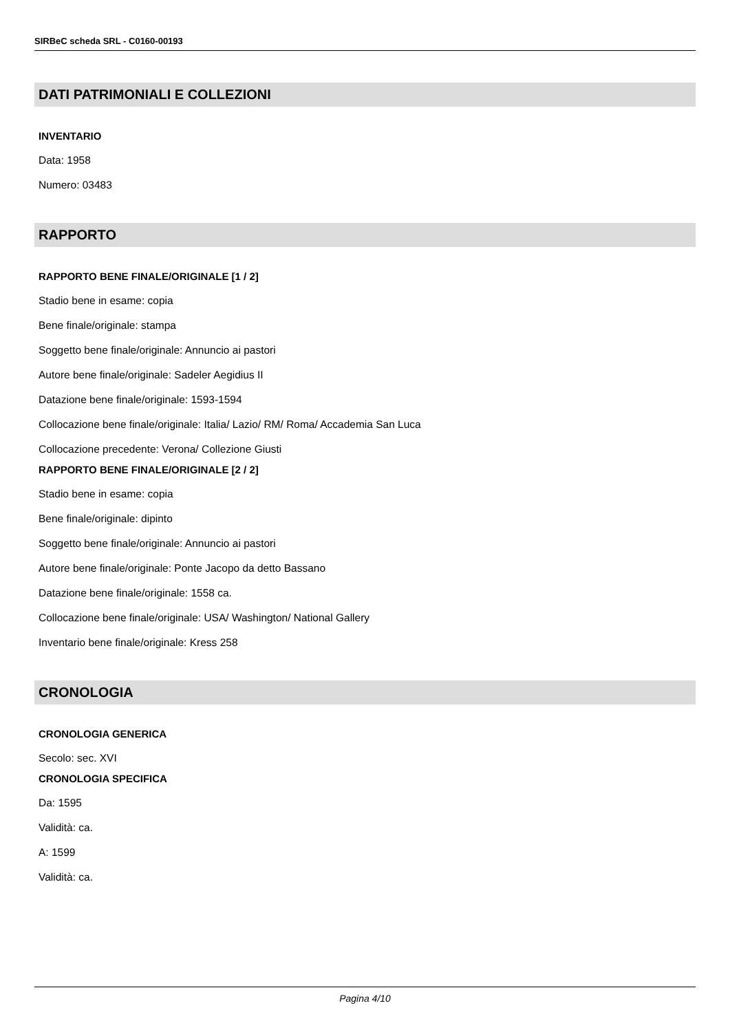SIRBeC scheda SRL - C0160-00193
DATI PATRIMONIALI E COLLEZIONI
INVENTARIO
Data: 1958
Numero: 03483
RAPPORTO
RAPPORTO BENE FINALE/ORIGINALE [1 / 2]
Stadio bene in esame: copia
Bene finale/originale: stampa
Soggetto bene finale/originale: Annuncio ai pastori
Autore bene finale/originale: Sadeler Aegidius II
Datazione bene finale/originale: 1593-1594
Collocazione bene finale/originale: Italia/ Lazio/ RM/ Roma/ Accademia San Luca
Collocazione precedente: Verona/ Collezione Giusti
RAPPORTO BENE FINALE/ORIGINALE [2 / 2]
Stadio bene in esame: copia
Bene finale/originale: dipinto
Soggetto bene finale/originale: Annuncio ai pastori
Autore bene finale/originale: Ponte Jacopo da detto Bassano
Datazione bene finale/originale: 1558 ca.
Collocazione bene finale/originale: USA/ Washington/ National Gallery
Inventario bene finale/originale: Kress 258
CRONOLOGIA
CRONOLOGIA GENERICA
Secolo: sec. XVI
CRONOLOGIA SPECIFICA
Da: 1595
Validità: ca.
A: 1599
Validità: ca.
Pagina 4/10